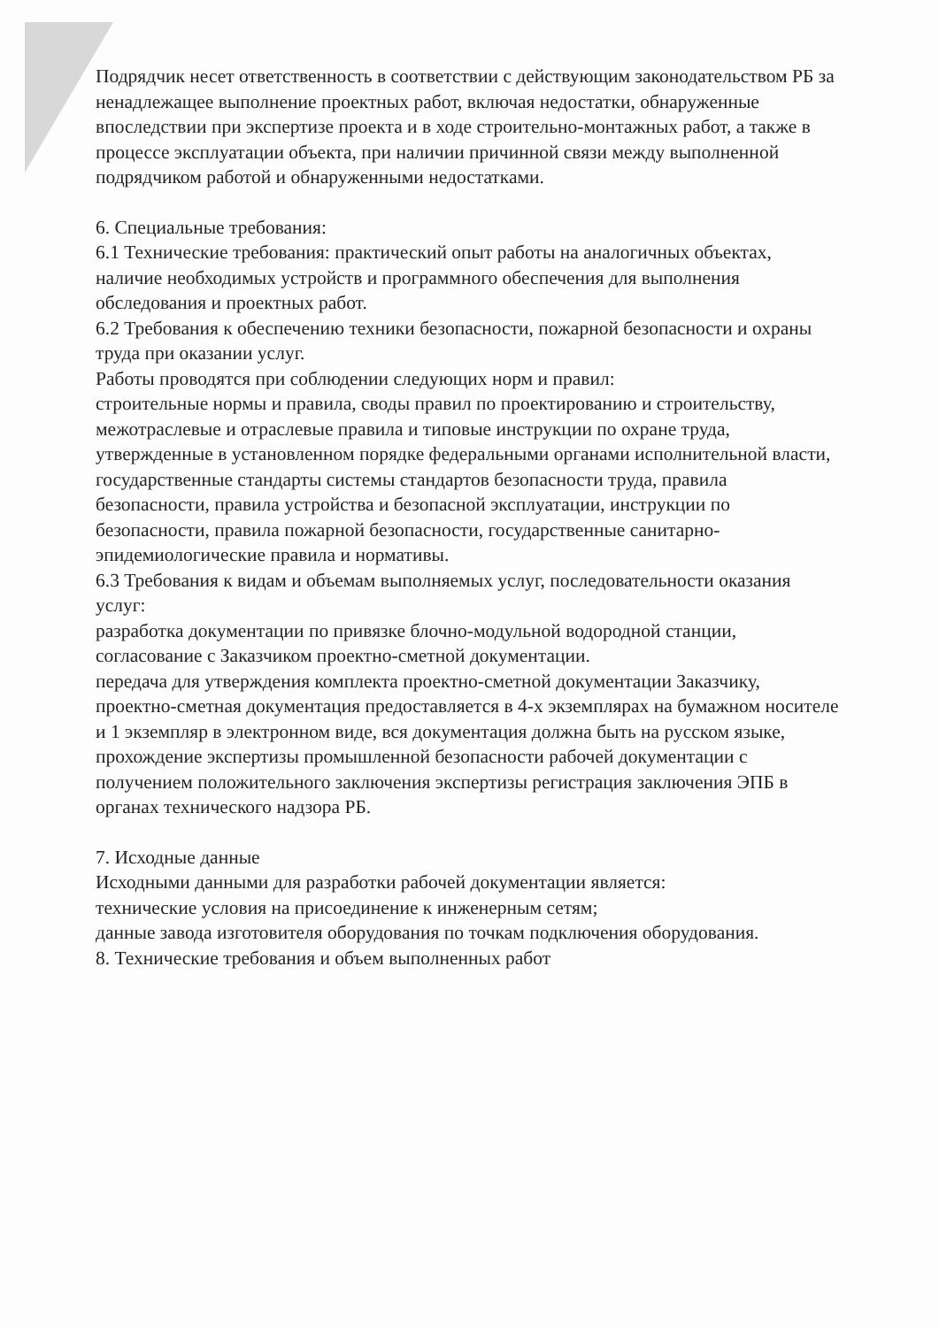Подрядчик несет ответственность в соответствии с действующим законодательством РБ за ненадлежащее выполнение проектных работ, включая недостатки, обнаруженные впоследствии при экспертизе проекта и в ходе строительно-монтажных работ, а также в процессе эксплуатации объекта, при наличии причинной связи между выполненной подрядчиком работой и обнаруженными недостатками.
6. Специальные требования:
6.1 Технические требования: практический опыт работы на аналогичных объектах,
наличие необходимых устройств и программного обеспечения для выполнения обследования и проектных работ.
6.2 Требования к обеспечению техники безопасности, пожарной безопасности и охраны труда при оказании услуг.
Работы проводятся при соблюдении следующих норм и правил:
строительные нормы и правила, своды правил по проектированию и строительству,
межотраслевые и отраслевые правила и типовые инструкции по охране труда, утвержденные в установленном порядке федеральными органами исполнительной власти, государственные стандарты системы стандартов безопасности труда, правила безопасности, правила устройства и безопасной эксплуатации, инструкции по безопасности, правила пожарной безопасности, государственные санитарно-эпидемиологические правила и нормативы.
6.3 Требования к видам и объемам выполняемых услуг, последовательности оказания услуг:
разработка документации по привязке блочно-модульной водородной станции, согласование с Заказчиком проектно-сметной документации.
передача для утверждения комплекта проектно-сметной документации Заказчику,
проектно-сметная документация предоставляется в 4-х экземплярах на бумажном носителе и 1 экземпляр в электронном виде, вся документация должна быть на русском языке,
прохождение экспертизы промышленной безопасности рабочей документации с получением положительного заключения экспертизы регистрация заключения ЭПБ в органах технического надзора РБ.
7. Исходные данные
Исходными данными для разработки рабочей документации является:
технические условия на присоединение к инженерным сетям;
данные завода изготовителя оборудования по точкам подключения оборудования.
8. Технические требования и объем выполненных работ